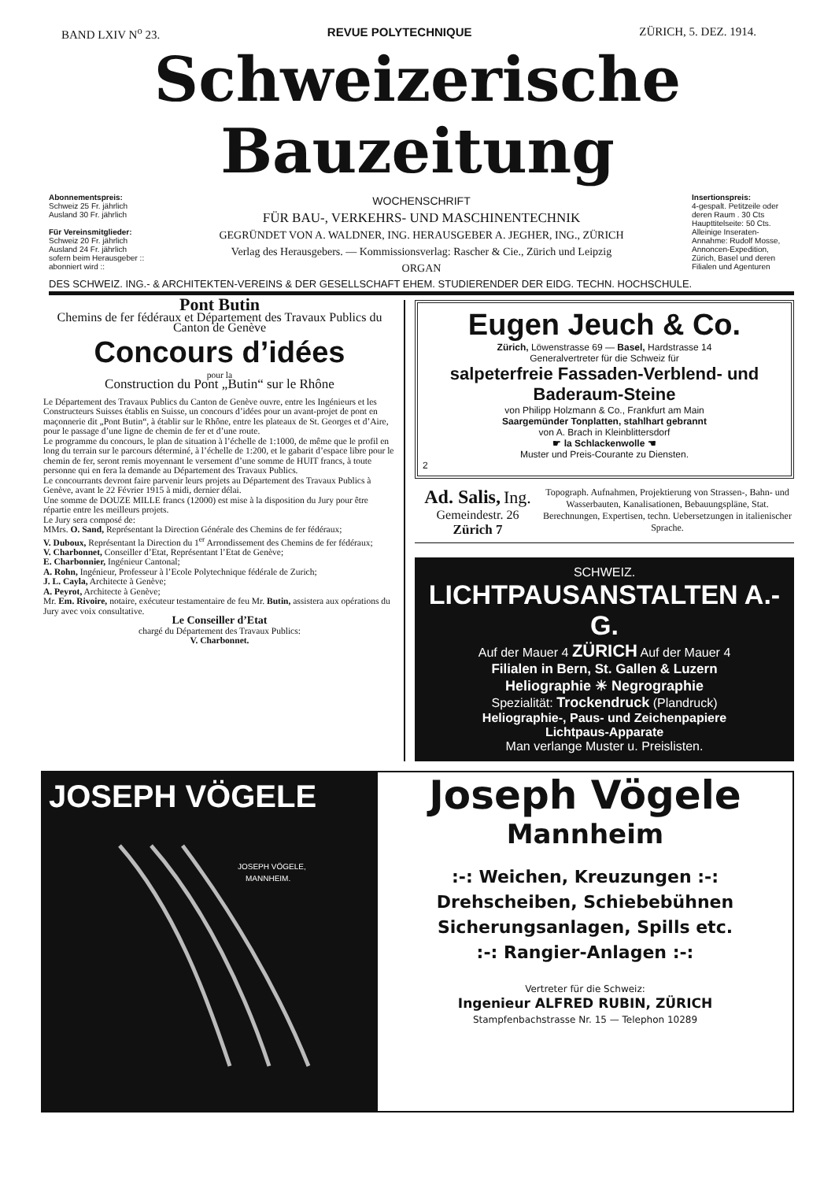BAND LXIV N<sup>o</sup> 23. REVUE POLYTECHNIQUE ZÜRICH, 5. DEZ. 1914.
Schweizerische Bauzeitung
Abonnementspreis:
Schweiz 25 Fr. jährlich
Ausland 30 Fr. jährlich
Für Vereinsmitglieder:
Schweiz 20 Fr. jährlich
Ausland 24 Fr. jährlich
sofern beim Herausgeber :: abonniert wird ::
WOCHENSCHRIFT
FÜR BAU-, VERKEHRS- UND MASCHINENTECHNIK
GEGRÜNDET VON A. WALDNER, ING. HERAUSGEBER A. JEGHER, ING., ZÜRICH
Verlag des Herausgebers. — Kommissionsverlag: Rascher & Cie., Zürich und Leipzig
ORGAN
Insertionspreis:
4-gespalt. Petitzeile oder deren Raum . 30 Cts
Haupttitelseite: 50 Cts.
Alleinige Inseraten-Annahme: Rudolf Mosse, Annoncen-Expedition, Zürich, Basel und deren Filialen und Agenturen
DES SCHWEIZ. ING.- & ARCHITEKTEN-VEREINS & DER GESELLSCHAFT EHEM. STUDIERENDER DER EIDG. TECHN. HOCHSCHULE.
Pont Butin
Chemins de fer fédéraux et Département des Travaux Publics du Canton de Genève
Concours d’idées
pour la
Construction du Pont „Butin“ sur le Rhône
Le Département des Travaux Publics du Canton de Genève ouvre, entre les Ingénieurs et les Constructeurs Suisses établis en Suisse, un concours d’idées pour un avant-projet de pont en maçonnerie dit „Pont Butin“, à établir sur le Rhône, entre les plateaux de St. Georges et d’Aire, pour le passage d’une ligne de chemin de fer et d’une route.
Le programme du concours, le plan de situation à l’échelle de 1:1000, de même que le profil en long du terrain sur le parcours déterminé, à l’échelle de 1:200, et le gabarit d’espace libre pour le chemin de fer, seront remis moyennant le versement d’une somme de HUIT francs, à toute personne qui en fera la demande au Département des Travaux Publics.
Le concourrants devront faire parvenir leurs projets au Département des Travaux Publics à Genève, avant le 22 Février 1915 à midi, dernier délai.
Une somme de DOUZE MILLE francs (12000) est mise à la disposition du Jury pour être répartie entre les meilleurs projets.
Le Jury sera composé de:
MMrs. O. Sand, Représentant la Direction Générale des Chemins de fer fédéraux;
V. Duboux, Représentant la Direction du 1<sup>er</sup> Arrondissement des Chemins de fer fédéraux;
V. Charbonnet, Conseiller d’Etat, Représentant l’Etat de Genève;
E. Charbonnier, Ingénieur Cantonal;
A. Rohn, Ingénieur, Professeur à l’Ecole Polytechnique fédérale de Zurich;
J. L. Cayla, Architecte à Genève;
A. Peyrot, Architecte à Genève;
Mr. Em. Rivoire, notaire, exécuteur testamentaire de feu Mr. Butin, assistera aux opérations du Jury avec voix consultative.
Le Conseiller d’Etat
chargé du Département des Travaux Publics:
V. Charbonnet.
Eugen Jeuch & Co.
Zürich, Löwenstrasse 69 — Basel, Hardstrasse 14
Generalvertreter für die Schweiz für
salpeterfreie Fassaden-Verblend- und Baderaum-Steine
von Philipp Holzmann & Co., Frankfurt am Main
Saargemünder Tonplatten, stahlhart gebrannt
von A. Brach in Kleinblittersdorf
☛ la Schlackenwolle ☚
Muster und Preis-Courante zu Diensten.
2
Ad. Salis, Ing.
Gemeindestr. 26
Zürich 7
Topograph. Aufnahmen, Projektierung von Strassen-, Bahn- und Wasserbauten, Kanalisationen, Bebauungspläne, Stat. Berechnungen, Expertisen, techn. Uebersetzungen in italienischer Sprache.
SCHWEIZ.
LICHTPAUSANSTALTEN A.-G.
Auf der Mauer 4 ZÜRICH Auf der Mauer 4
Filialen in Bern, St. Gallen & Luzern
Heliographie ☀ Negrographie
Spezialität: Trockendruck (Plandruck)
Heliographie-, Paus- und Zeichenpapiere
Lichtpaus-Apparate
Man verlange Muster u. Preislisten.
JOSEPH VÖGELE
JOSEPH VÖGELE,
MANNHEIM.
Joseph Vögele
Mannheim
:-: Weichen, Kreuzungen :-:
Drehscheiben, Schiebebühnen
Sicherungsanlagen, Spills etc.
:-: Rangier-Anlagen :-:
Vertreter für die Schweiz:
Ingenieur ALFRED RUBIN, ZÜRICH
Stampfenbachstrasse Nr. 15 — Telephon 10289